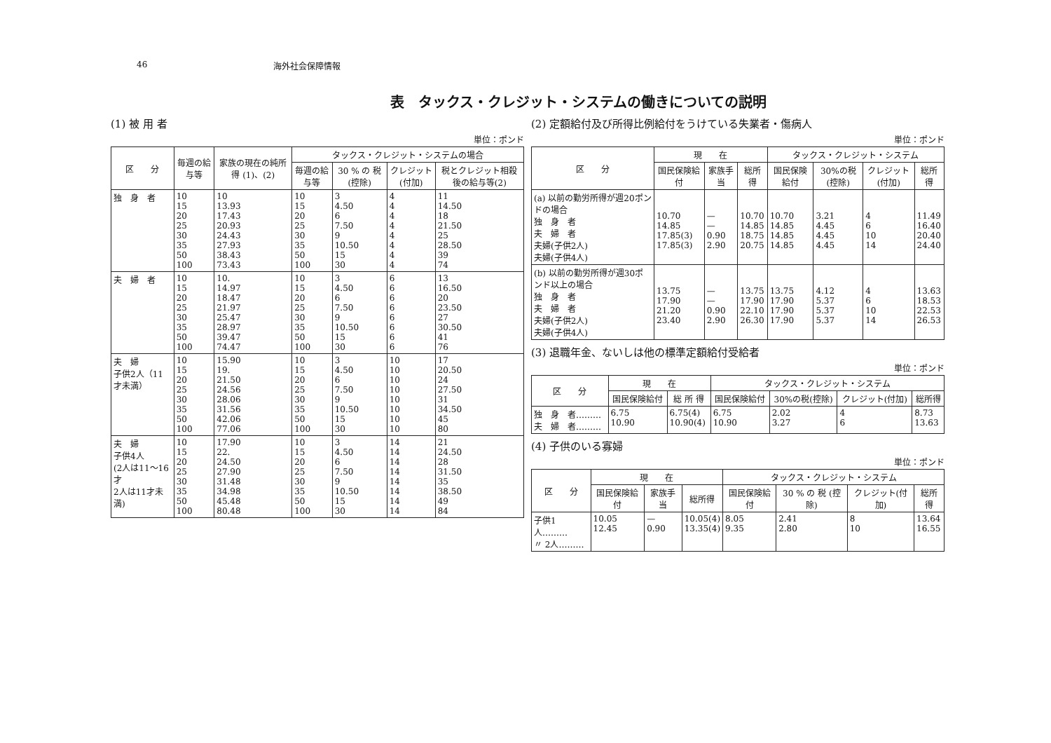46 海外社会保障情報
表　タックス・クレジット・システムの働きについての説明
(1) 被 用 者
単位：ポンド
| 区 分 | 毎週の給与等 | 家族の現在の純所得 (1)、(2) | タックス・クレジット・システムの場合 | | | |
| --- | --- | --- | --- | --- | --- | --- |
| | | | 毎週の給与等 | 30 % の 税 (控除) | クレジット (付加) | 税とクレジット相殺後の給与等(2) |
| 独 身 者 | 10 15 20 25 30 35 50 100 | 10 13.93 17.43 20.93 24.43 27.93 38.43 73.43 | 10 15 20 25 30 35 50 100 | 3 4.50 6 7.50 9 10.50 15 30 | 4 4 4 4 4 4 4 4 | 11 14.50 18 21.50 25 28.50 39 74 |
| 夫 婦 者 | 10 15 20 25 30 35 50 100 | 10. 14.97 18.47 21.97 25.47 28.97 39.47 74.47 | 10 15 20 25 30 35 50 100 | 3 4.50 6 7.50 9 10.50 15 30 | 6 6 6 6 6 6 6 6 | 13 16.50 20 23.50 27 30.50 41 76 |
| 夫 婦 子供2人（11才未満） | 10 15 20 25 30 35 50 100 | 15.90 19. 21.50 24.56 28.06 31.56 42.06 77.06 | 10 15 20 25 30 35 50 100 | 3 4.50 6 7.50 9 10.50 15 30 | 10 10 10 10 10 10 10 10 | 17 20.50 24 27.50 31 34.50 45 80 |
| 夫 婦 子供4人 (2人は11〜16才 2人は11才未満) | 10 15 20 25 30 35 50 100 | 17.90 22. 24.50 27.90 31.48 34.98 45.48 80.48 | 10 15 20 25 30 35 50 100 | 3 4.50 6 7.50 9 10.50 15 30 | 14 14 14 14 14 14 14 14 | 21 24.50 28 31.50 35 38.50 49 84 |
(2) 定額給付及び所得比例給付をうけている失業者・傷病人
単位：ポンド
| 区 分 | 現 在 | | | タックス・クレジット・システム | | | |
| --- | --- | --- | --- | --- | --- | --- | --- |
| | 国民保険給付 | 家族手当 | 総所得 | 国民保険給付 | 30%の税(控除) | クレジット(付加) | 総所得 |
| (a) 以前の勤労所得が週20ポンドの場合 独 身 者 夫 婦 者 夫婦(子供2人) 夫婦(子供4人) | 10.70 14.85 17.85(3) 17.85(3) | — — 0.90 2.90 | 10.70 14.85 18.75 20.75 | 10.70 14.85 14.85 14.85 | 3.21 4.45 4.45 4.45 | 4 6 10 14 | 11.49 16.40 20.40 24.40 |
| (b) 以前の勤労所得が週30ポンド以上の場合 独 身 者 夫 婦 者 夫婦(子供2人) 夫婦(子供4人) | 13.75 17.90 21.20 23.40 | — — 0.90 2.90 | 13.75 17.90 22.10 26.30 | 13.75 17.90 17.90 17.90 | 4.12 5.37 5.37 5.37 | 4 6 10 14 | 13.63 18.53 22.53 26.53 |
(3) 退職年金、ないしは他の標準定額給付受給者
単位：ポンド
| 区 分 | 現 在 | | タックス・クレジット・システム | | | |
| --- | --- | --- | --- | --- | --- | --- |
| | 国民保険給付 | 総 所 得 | 国民保険給付 | 30%の税(控除) | クレジット(付加) | 総所得 |
| 独 身 者……… 夫 婦 者……… | 6.75 10.90 | 6.75(4) 10.90(4) | 6.75 10.90 | 2.02 3.27 | 4 6 | 8.73 13.63 |
(4) 子供のいる寡婦
単位：ポンド
| 区 分 | 現 在 | | | タックス・クレジット・システム | | | |
| --- | --- | --- | --- | --- | --- | --- | --- |
| | 国民保険給付 | 家族手当 | 総所得 | 国民保険給付 | 30 % の 税 (控除) | クレジット(付加) | 総所得 |
| 子供1人……… 〃 2人……… | 10.05 12.45 | — 0.90 | 10.05(4) 13.35(4) | 8.05 9.35 | 2.41 2.80 | 8 10 | 13.64 16.55 |